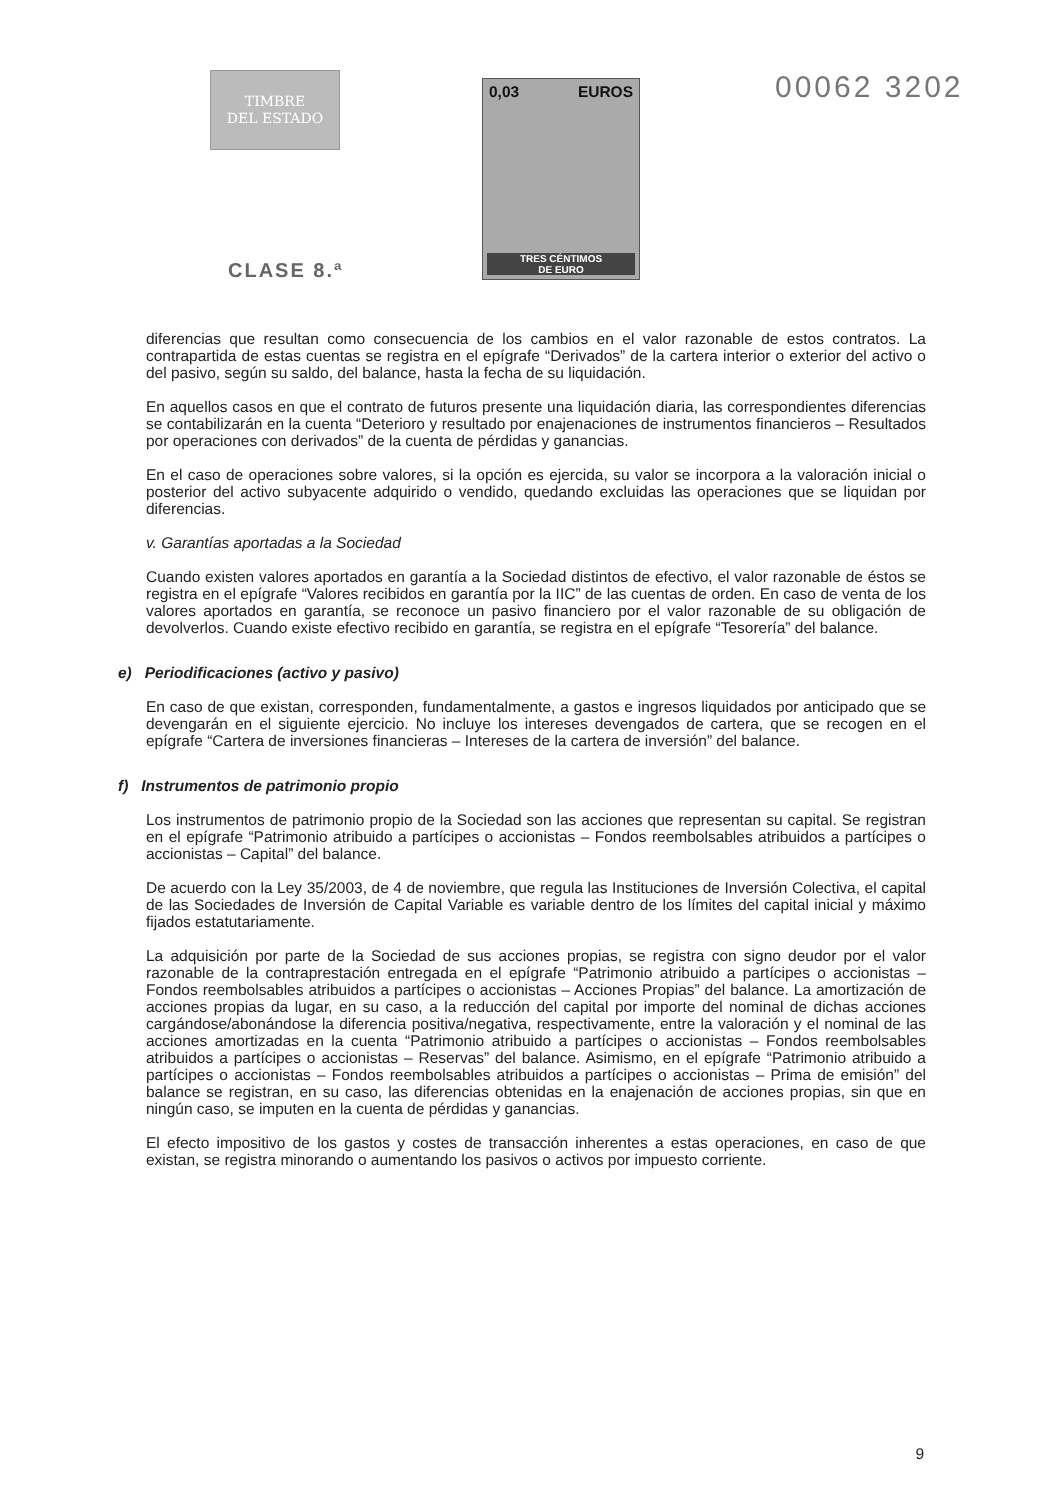TIMBRE
DEL ESTADO
CLASE 8.ª
0,03 EUROS
TRES CÉNTIMOS
DE EURO
00062 3202
diferencias que resultan como consecuencia de los cambios en el valor razonable de estos contratos. La contrapartida de estas cuentas se registra en el epígrafe “Derivados” de la cartera interior o exterior del activo o del pasivo, según su saldo, del balance, hasta la fecha de su liquidación.
En aquellos casos en que el contrato de futuros presente una liquidación diaria, las correspondientes diferencias se contabilizarán en la cuenta “Deterioro y resultado por enajenaciones de instrumentos financieros – Resultados por operaciones con derivados” de la cuenta de pérdidas y ganancias.
En el caso de operaciones sobre valores, si la opción es ejercida, su valor se incorpora a la valoración inicial o posterior del activo subyacente adquirido o vendido, quedando excluidas las operaciones que se liquidan por diferencias.
v. Garantías aportadas a la Sociedad
Cuando existen valores aportados en garantía a la Sociedad distintos de efectivo, el valor razonable de éstos se registra en el epígrafe “Valores recibidos en garantía por la IIC” de las cuentas de orden. En caso de venta de los valores aportados en garantía, se reconoce un pasivo financiero por el valor razonable de su obligación de devolverlos. Cuando existe efectivo recibido en garantía, se registra en el epígrafe “Tesorería” del balance.
e) Periodificaciones (activo y pasivo)
En caso de que existan, corresponden, fundamentalmente, a gastos e ingresos liquidados por anticipado que se devengarán en el siguiente ejercicio. No incluye los intereses devengados de cartera, que se recogen en el epígrafe “Cartera de inversiones financieras – Intereses de la cartera de inversión” del balance.
f) Instrumentos de patrimonio propio
Los instrumentos de patrimonio propio de la Sociedad son las acciones que representan su capital. Se registran en el epígrafe “Patrimonio atribuido a partícipes o accionistas – Fondos reembolsables atribuidos a partícipes o accionistas – Capital” del balance.
De acuerdo con la Ley 35/2003, de 4 de noviembre, que regula las Instituciones de Inversión Colectiva, el capital de las Sociedades de Inversión de Capital Variable es variable dentro de los límites del capital inicial y máximo fijados estatutariamente.
La adquisición por parte de la Sociedad de sus acciones propias, se registra con signo deudor por el valor razonable de la contraprestación entregada en el epígrafe “Patrimonio atribuido a partícipes o accionistas – Fondos reembolsables atribuidos a partícipes o accionistas – Acciones Propias” del balance. La amortización de acciones propias da lugar, en su caso, a la reducción del capital por importe del nominal de dichas acciones cargándose/abonándose la diferencia positiva/negativa, respectivamente, entre la valoración y el nominal de las acciones amortizadas en la cuenta “Patrimonio atribuido a partícipes o accionistas – Fondos reembolsables atribuidos a partícipes o accionistas – Reservas” del balance. Asimismo, en el epígrafe “Patrimonio atribuido a partícipes o accionistas – Fondos reembolsables atribuidos a partícipes o accionistas – Prima de emisión” del balance se registran, en su caso, las diferencias obtenidas en la enajenación de acciones propias, sin que en ningún caso, se imputen en la cuenta de pérdidas y ganancias.
El efecto impositivo de los gastos y costes de transacción inherentes a estas operaciones, en caso de que existan, se registra minorando o aumentando los pasivos o activos por impuesto corriente.
9